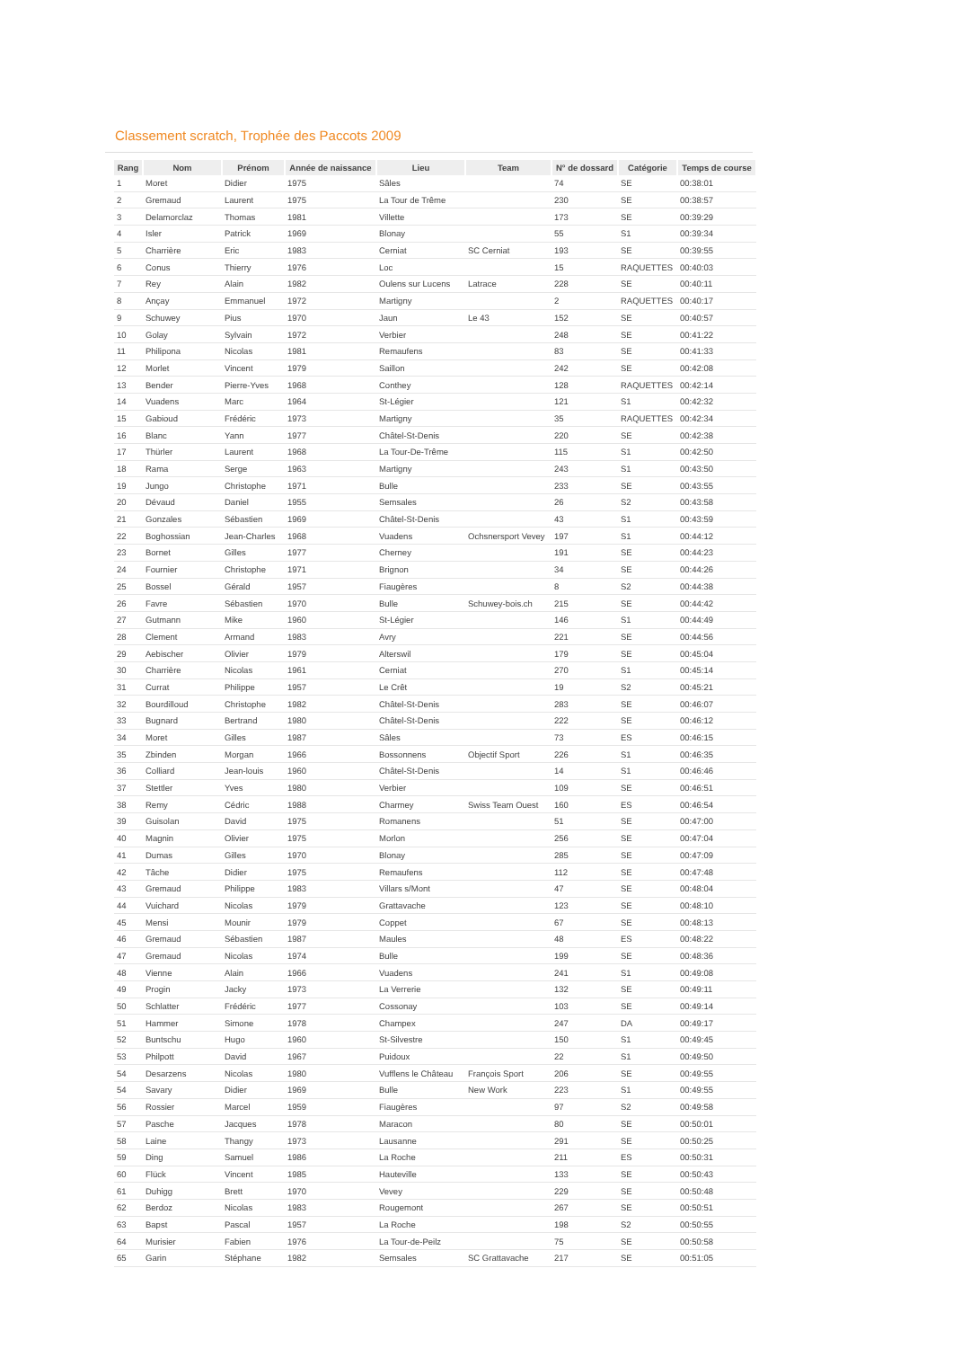Classement scratch, Trophée des Paccots 2009
| Rang | Nom | Prénom | Année de naissance | Lieu | Team | N° de dossard | Catégorie | Temps de course |
| --- | --- | --- | --- | --- | --- | --- | --- | --- |
| 1 | Moret | Didier | 1975 | Sâles | | 74 | SE | 00:38:01 |
| 2 | Gremaud | Laurent | 1975 | La Tour de Trême | | 230 | SE | 00:38:57 |
| 3 | Delamorclaz | Thomas | 1981 | Villette | | 173 | SE | 00:39:29 |
| 4 | Isler | Patrick | 1969 | Blonay | | 55 | S1 | 00:39:34 |
| 5 | Charrière | Eric | 1983 | Cerniat | SC Cerniat | 193 | SE | 00:39:55 |
| 6 | Conus | Thierry | 1976 | Loc | | 15 | RAQUETTES | 00:40:03 |
| 7 | Rey | Alain | 1982 | Oulens sur Lucens | Latrace | 228 | SE | 00:40:11 |
| 8 | Ançay | Emmanuel | 1972 | Martigny | | 2 | RAQUETTES | 00:40:17 |
| 9 | Schuwey | Pius | 1970 | Jaun | Le 43 | 152 | SE | 00:40:57 |
| 10 | Golay | Sylvain | 1972 | Verbier | | 248 | SE | 00:41:22 |
| 11 | Philipona | Nicolas | 1981 | Remaufens | | 83 | SE | 00:41:33 |
| 12 | Morlet | Vincent | 1979 | Saillon | | 242 | SE | 00:42:08 |
| 13 | Bender | Pierre-Yves | 1968 | Conthey | | 128 | RAQUETTES | 00:42:14 |
| 14 | Vuadens | Marc | 1964 | St-Légier | | 121 | S1 | 00:42:32 |
| 15 | Gabioud | Frédéric | 1973 | Martigny | | 35 | RAQUETTES | 00:42:34 |
| 16 | Blanc | Yann | 1977 | Châtel-St-Denis | | 220 | SE | 00:42:38 |
| 17 | Thürler | Laurent | 1968 | La Tour-De-Trême | | 115 | S1 | 00:42:50 |
| 18 | Rama | Serge | 1963 | Martigny | | 243 | S1 | 00:43:50 |
| 19 | Jungo | Christophe | 1971 | Bulle | | 233 | SE | 00:43:55 |
| 20 | Dévaud | Daniel | 1955 | Semsales | | 26 | S2 | 00:43:58 |
| 21 | Gonzales | Sébastien | 1969 | Châtel-St-Denis | | 43 | S1 | 00:43:59 |
| 22 | Boghossian | Jean-Charles | 1968 | Vuadens | Ochsnersport Vevey | 197 | S1 | 00:44:12 |
| 23 | Bornet | Gilles | 1977 | Cherney | | 191 | SE | 00:44:23 |
| 24 | Fournier | Christophe | 1971 | Brignon | | 34 | SE | 00:44:26 |
| 25 | Bossel | Gérald | 1957 | Fiaugères | | 8 | S2 | 00:44:38 |
| 26 | Favre | Sébastien | 1970 | Bulle | Schuwey-bois.ch | 215 | SE | 00:44:42 |
| 27 | Gutmann | Mike | 1960 | St-Légier | | 146 | S1 | 00:44:49 |
| 28 | Clement | Armand | 1983 | Avry | | 221 | SE | 00:44:56 |
| 29 | Aebischer | Olivier | 1979 | Alterswil | | 179 | SE | 00:45:04 |
| 30 | Charrière | Nicolas | 1961 | Cerniat | | 270 | S1 | 00:45:14 |
| 31 | Currat | Philippe | 1957 | Le Crêt | | 19 | S2 | 00:45:21 |
| 32 | Bourdilloud | Christophe | 1982 | Châtel-St-Denis | | 283 | SE | 00:46:07 |
| 33 | Bugnard | Bertrand | 1980 | Châtel-St-Denis | | 222 | SE | 00:46:12 |
| 34 | Moret | Gilles | 1987 | Sâles | | 73 | ES | 00:46:15 |
| 35 | Zbinden | Morgan | 1966 | Bossonnens | Objectif Sport | 226 | S1 | 00:46:35 |
| 36 | Colliard | Jean-louis | 1960 | Châtel-St-Denis | | 14 | S1 | 00:46:46 |
| 37 | Stettler | Yves | 1980 | Verbier | | 109 | SE | 00:46:51 |
| 38 | Remy | Cédric | 1988 | Charmey | Swiss Team Ouest | 160 | ES | 00:46:54 |
| 39 | Guisolan | David | 1975 | Romanens | | 51 | SE | 00:47:00 |
| 40 | Magnin | Olivier | 1975 | Morlon | | 256 | SE | 00:47:04 |
| 41 | Dumas | Gilles | 1970 | Blonay | | 285 | SE | 00:47:09 |
| 42 | Tâche | Didier | 1975 | Remaufens | | 112 | SE | 00:47:48 |
| 43 | Gremaud | Philippe | 1983 | Villars s/Mont | | 47 | SE | 00:48:04 |
| 44 | Vuichard | Nicolas | 1979 | Grattavache | | 123 | SE | 00:48:10 |
| 45 | Mensi | Mounir | 1979 | Coppet | | 67 | SE | 00:48:13 |
| 46 | Gremaud | Sébastien | 1987 | Maules | | 48 | ES | 00:48:22 |
| 47 | Gremaud | Nicolas | 1974 | Bulle | | 199 | SE | 00:48:36 |
| 48 | Vienne | Alain | 1966 | Vuadens | | 241 | S1 | 00:49:08 |
| 49 | Progin | Jacky | 1973 | La Verrerie | | 132 | SE | 00:49:11 |
| 50 | Schlatter | Frédéric | 1977 | Cossonay | | 103 | SE | 00:49:14 |
| 51 | Hammer | Simone | 1978 | Champex | | 247 | DA | 00:49:17 |
| 52 | Buntschu | Hugo | 1960 | St-Silvestre | | 150 | S1 | 00:49:45 |
| 53 | Philpott | David | 1967 | Puidoux | | 22 | S1 | 00:49:50 |
| 54 | Desarzens | Nicolas | 1980 | Vufflens le Château | François Sport | 206 | SE | 00:49:55 |
| 54 | Savary | Didier | 1969 | Bulle | New Work | 223 | S1 | 00:49:55 |
| 56 | Rossier | Marcel | 1959 | Fiaugères | | 97 | S2 | 00:49:58 |
| 57 | Pasche | Jacques | 1978 | Maracon | | 80 | SE | 00:50:01 |
| 58 | Laine | Thangy | 1973 | Lausanne | | 291 | SE | 00:50:25 |
| 59 | Ding | Samuel | 1986 | La Roche | | 211 | ES | 00:50:31 |
| 60 | Flück | Vincent | 1985 | Hauteville | | 133 | SE | 00:50:43 |
| 61 | Duhigg | Brett | 1970 | Vevey | | 229 | SE | 00:50:48 |
| 62 | Berdoz | Nicolas | 1983 | Rougemont | | 267 | SE | 00:50:51 |
| 63 | Bapst | Pascal | 1957 | La Roche | | 198 | S2 | 00:50:55 |
| 64 | Murisier | Fabien | 1976 | La Tour-de-Peilz | | 75 | SE | 00:50:58 |
| 65 | Garin | Stéphane | 1982 | Semsales | SC Grattavache | 217 | SE | 00:51:05 |